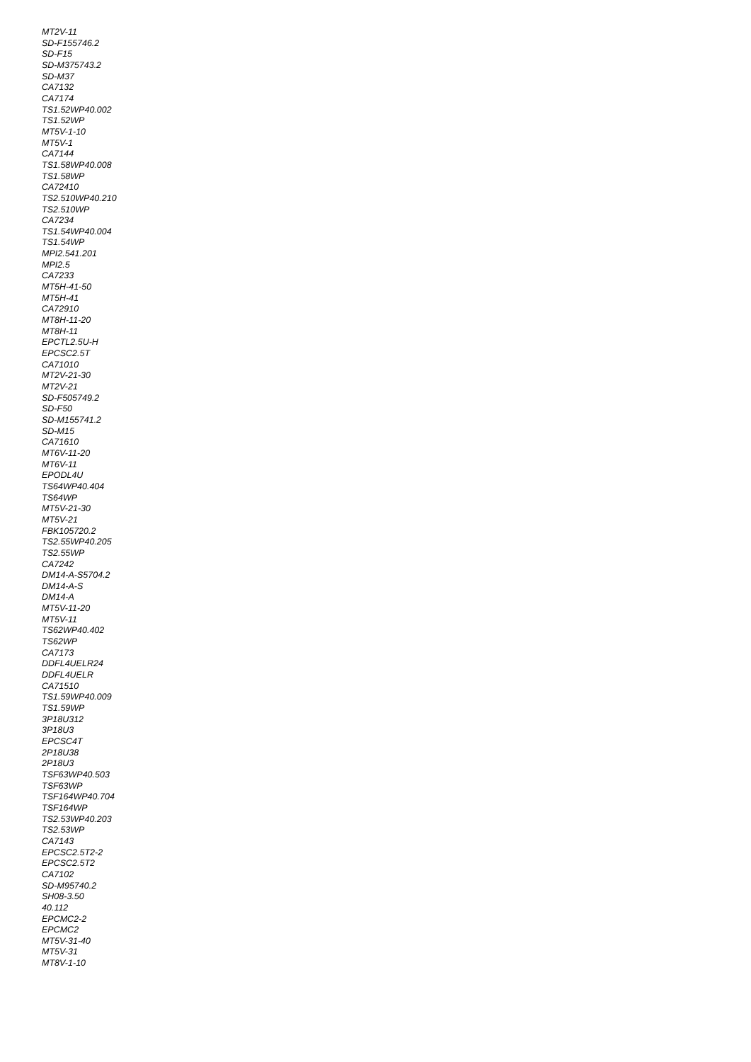MT2V-11
SD-F155746.2
SD-F15
SD-M375743.2
SD-M37
CA7132
CA7174
TS1.52WP40.002
TS1.52WP
MT5V-1-10
MT5V-1
CA7144
TS1.58WP40.008
TS1.58WP
CA72410
TS2.510WP40.210
TS2.510WP
CA7234
TS1.54WP40.004
TS1.54WP
MPI2.541.201
MPI2.5
CA7233
MT5H-41-50
MT5H-41
CA72910
MT8H-11-20
MT8H-11
EPCTL2.5U-H
EPCSC2.5T
CA71010
MT2V-21-30
MT2V-21
SD-F505749.2
SD-F50
SD-M155741.2
SD-M15
CA71610
MT6V-11-20
MT6V-11
EPODL4U
TS64WP40.404
TS64WP
MT5V-21-30
MT5V-21
FBK105720.2
TS2.55WP40.205
TS2.55WP
CA7242
DM14-A-S5704.2
DM14-A-S
DM14-A
MT5V-11-20
MT5V-11
TS62WP40.402
TS62WP
CA7173
DDFL4UELR24
DDFL4UELR
CA71510
TS1.59WP40.009
TS1.59WP
3P18U312
3P18U3
EPCSC4T
2P18U38
2P18U3
TSF63WP40.503
TSF63WP
TSF164WP40.704
TSF164WP
TS2.53WP40.203
TS2.53WP
CA7143
EPCSC2.5T2-2
EPCSC2.5T2
CA7102
SD-M95740.2
SH08-3.50
40.112
EPCMC2-2
EPCMC2
MT5V-31-40
MT5V-31
MT8V-1-10